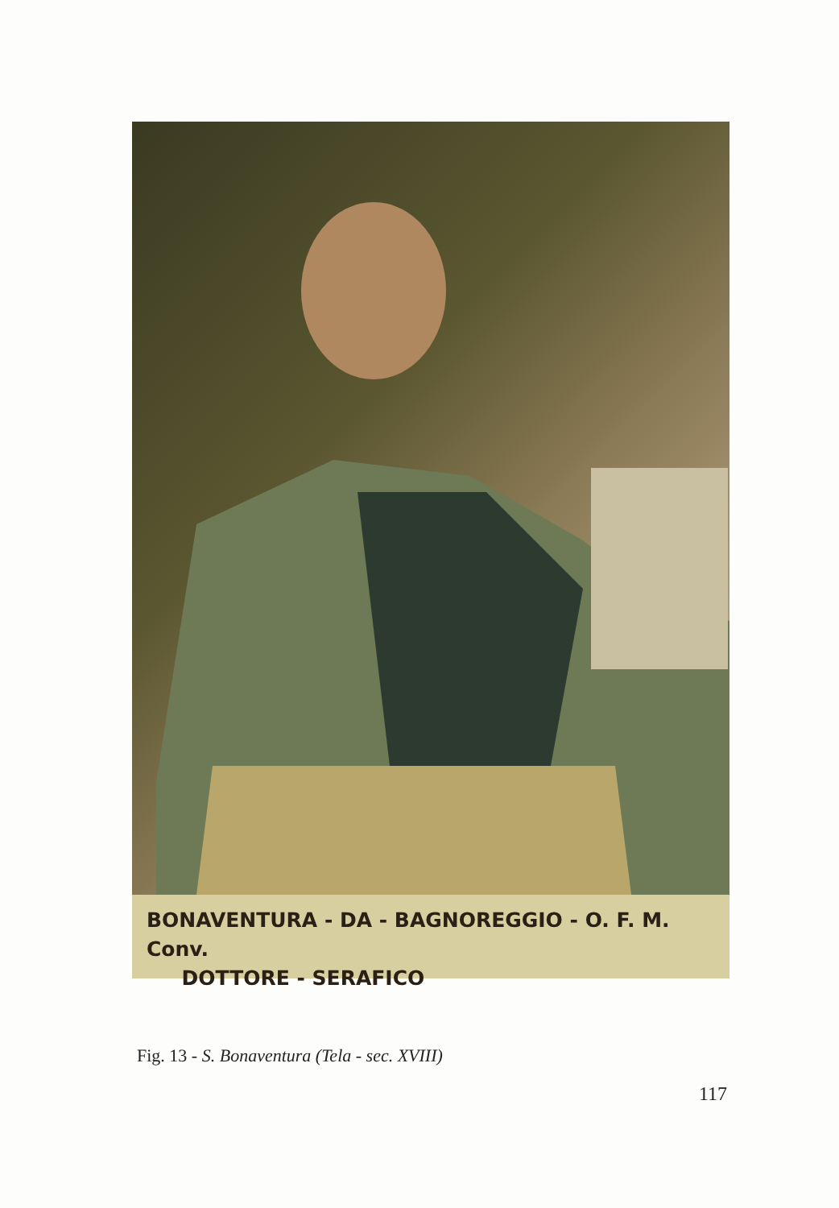BONAVENTURA - DA - BAGNOREGGIO - O. F. M. Conv.
DOTTORE - SERAFICO
Fig. 13 - S. Bonaventura (Tela - sec. XVIII)
117